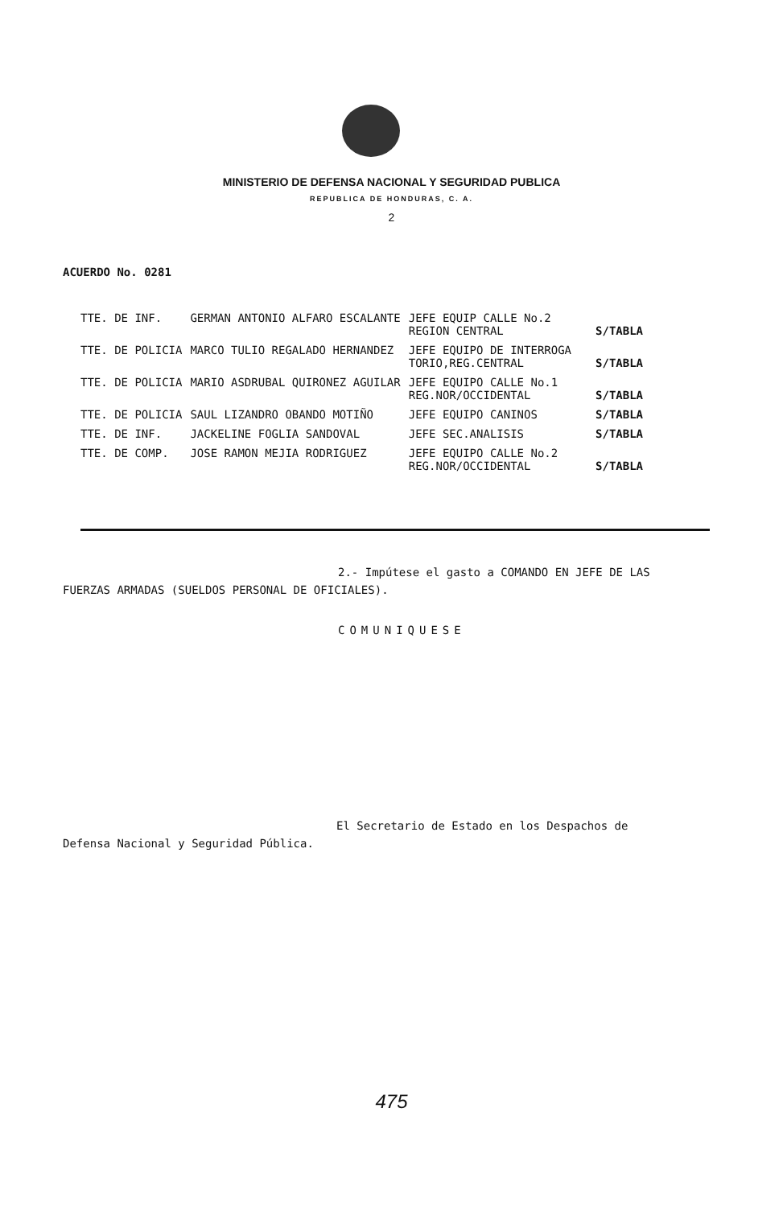MINISTERIO DE DEFENSA NACIONAL Y SEGURIDAD PUBLICA
REPUBLICA DE HONDURAS, C. A.
2
ACUERDO No. 0281
| TTE. DE INF. | GERMAN ANTONIO ALFARO ESCALANTE | JEFE EQUIP CALLE No.2 REGION CENTRAL | S/TABLA |
| TTE. DE POLICIA | MARCO TULIO REGALADO HERNANDEZ | JEFE EQUIPO DE INTERROGA TORIO,REG.CENTRAL | S/TABLA |
| TTE. DE POLICIA | MARIO ASDRUBAL QUIRONEZ AGUILAR | JEFE EQUIPO CALLE No.1 REG.NOR/OCCIDENTAL | S/TABLA |
| TTE. DE POLICIA | SAUL LIZANDRO OBANDO MOTIÑO | JEFE EQUIPO CANINOS | S/TABLA |
| TTE. DE INF. | JACKELINE FOGLIA SANDOVAL | JEFE SEC.ANALISIS | S/TABLA |
| TTE. DE COMP. | JOSE RAMON MEJIA RODRIGUEZ | JEFE EQUIPO CALLE No.2 REG.NOR/OCCIDENTAL | S/TABLA |
2.- Impútese el gasto a COMANDO EN JEFE DE LAS
FUERZAS ARMADAS (SUELDOS PERSONAL DE OFICIALES).
COMUNIQUESE
El Secretario de Estado en los Despachos de
Defensa Nacional y Seguridad Pública.
475